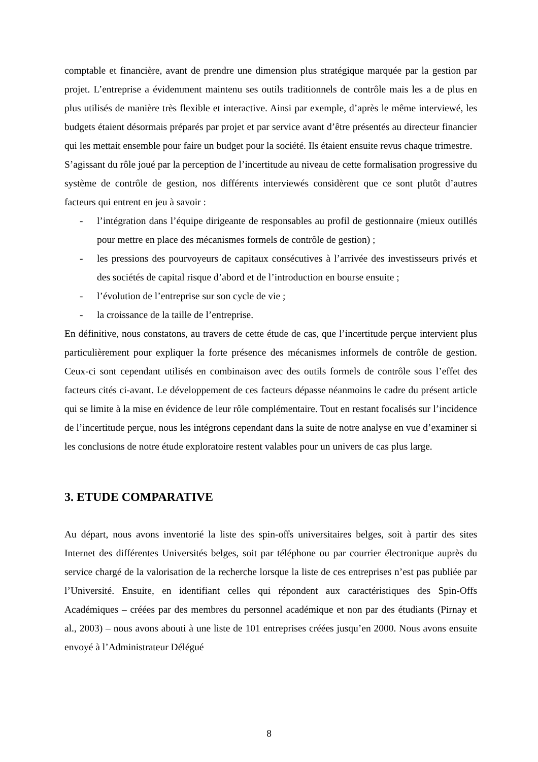comptable et financière, avant de prendre une dimension plus stratégique marquée par la gestion par projet. L’entreprise a évidemment maintenu ses outils traditionnels de contrôle mais les a de plus en plus utilisés de manière très flexible et interactive. Ainsi par exemple, d’après le même interviewé, les budgets étaient désormais préparés par projet et par service avant d’être présentés au directeur financier qui les mettait ensemble pour faire un budget pour la société. Ils étaient ensuite revus chaque trimestre.
S’agissant du rôle joué par la perception de l’incertitude au niveau de cette formalisation progressive du système de contrôle de gestion, nos différents interviewés considèrent que ce sont plutôt d’autres facteurs qui entrent en jeu à savoir :
- l’intégration dans l’équipe dirigeante de responsables au profil de gestionnaire (mieux outillés pour mettre en place des mécanismes formels de contrôle de gestion) ;
- les pressions des pourvoyeurs de capitaux consécutives à l’arrivée des investisseurs privés et des sociétés de capital risque d’abord et de l’introduction en bourse ensuite ;
- l’évolution de l’entreprise sur son cycle de vie ;
- la croissance de la taille de l’entreprise.
En définitive, nous constatons, au travers de cette étude de cas, que l’incertitude perçue intervient plus particulièrement pour expliquer la forte présence des mécanismes informels de contrôle de gestion. Ceux-ci sont cependant utilisés en combinaison avec des outils formels de contrôle sous l’effet des facteurs cités ci-avant. Le développement de ces facteurs dépasse néanmoins le cadre du présent article qui se limite à la mise en évidence de leur rôle complémentaire. Tout en restant focalisés sur l’incidence de l’incertitude perçue, nous les intégrons cependant dans la suite de notre analyse en vue d’examiner si les conclusions de notre étude exploratoire restent valables pour un univers de cas plus large.
3. ETUDE COMPARATIVE
Au départ, nous avons inventorié la liste des spin-offs universitaires belges, soit à partir des sites Internet des différentes Universités belges, soit par téléphone ou par courrier électronique auprès du service chargé de la valorisation de la recherche lorsque la liste de ces entreprises n’est pas publiée par l’Université. Ensuite, en identifiant celles qui répondent aux caractéristiques des Spin-Offs Académiques – créées par des membres du personnel académique et non par des étudiants (Pirnay et al., 2003) – nous avons abouti à une liste de 101 entreprises créées jusqu’en 2000. Nous avons ensuite envoyé à l’Administrateur Délégué
8